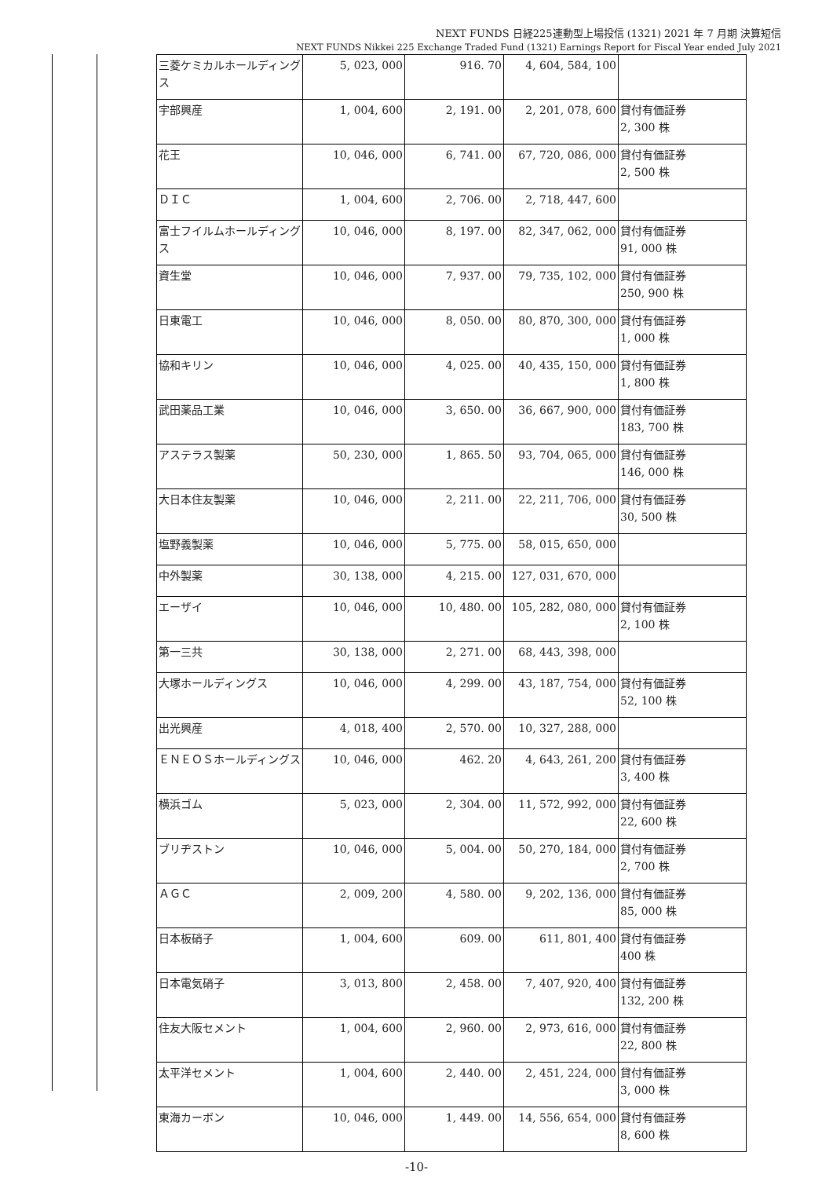NEXT FUNDS 日経225連動型上場投信 (1321) 2021 年 7 月期 決算短信
NEXT FUNDS Nikkei 225 Exchange Traded Fund (1321) Earnings Report for Fiscal Year ended July 2021
| 三菱ケミカルホールディングス | 5, 023, 000 | 916. 70 | 4, 604, 584, 100 | |
| 宇部興産 | 1, 004, 600 | 2, 191. 00 | 2, 201, 078, 600 | 貸付有価証券 2, 300 株 |
| 花王 | 10, 046, 000 | 6, 741. 00 | 67, 720, 086, 000 | 貸付有価証券 2, 500 株 |
| ＤＩＣ | 1, 004, 600 | 2, 706. 00 | 2, 718, 447, 600 | |
| 富士フイルムホールディングス | 10, 046, 000 | 8, 197. 00 | 82, 347, 062, 000 | 貸付有価証券 91, 000 株 |
| 資生堂 | 10, 046, 000 | 7, 937. 00 | 79, 735, 102, 000 | 貸付有価証券 250, 900 株 |
| 日東電工 | 10, 046, 000 | 8, 050. 00 | 80, 870, 300, 000 | 貸付有価証券 1, 000 株 |
| 協和キリン | 10, 046, 000 | 4, 025. 00 | 40, 435, 150, 000 | 貸付有価証券 1, 800 株 |
| 武田薬品工業 | 10, 046, 000 | 3, 650. 00 | 36, 667, 900, 000 | 貸付有価証券 183, 700 株 |
| アステラス製薬 | 50, 230, 000 | 1, 865. 50 | 93, 704, 065, 000 | 貸付有価証券 146, 000 株 |
| 大日本住友製薬 | 10, 046, 000 | 2, 211. 00 | 22, 211, 706, 000 | 貸付有価証券 30, 500 株 |
| 塩野義製薬 | 10, 046, 000 | 5, 775. 00 | 58, 015, 650, 000 | |
| 中外製薬 | 30, 138, 000 | 4, 215. 00 | 127, 031, 670, 000 | |
| エーザイ | 10, 046, 000 | 10, 480. 00 | 105, 282, 080, 000 | 貸付有価証券 2, 100 株 |
| 第一三共 | 30, 138, 000 | 2, 271. 00 | 68, 443, 398, 000 | |
| 大塚ホールディングス | 10, 046, 000 | 4, 299. 00 | 43, 187, 754, 000 | 貸付有価証券 52, 100 株 |
| 出光興産 | 4, 018, 400 | 2, 570. 00 | 10, 327, 288, 000 | |
| ＥＮＥＯＳホールディングス | 10, 046, 000 | 462. 20 | 4, 643, 261, 200 | 貸付有価証券 3, 400 株 |
| 横浜ゴム | 5, 023, 000 | 2, 304. 00 | 11, 572, 992, 000 | 貸付有価証券 22, 600 株 |
| ブリヂストン | 10, 046, 000 | 5, 004. 00 | 50, 270, 184, 000 | 貸付有価証券 2, 700 株 |
| ＡＧＣ | 2, 009, 200 | 4, 580. 00 | 9, 202, 136, 000 | 貸付有価証券 85, 000 株 |
| 日本板硝子 | 1, 004, 600 | 609. 00 | 611, 801, 400 | 貸付有価証券 400 株 |
| 日本電気硝子 | 3, 013, 800 | 2, 458. 00 | 7, 407, 920, 400 | 貸付有価証券 132, 200 株 |
| 住友大阪セメント | 1, 004, 600 | 2, 960. 00 | 2, 973, 616, 000 | 貸付有価証券 22, 800 株 |
| 太平洋セメント | 1, 004, 600 | 2, 440. 00 | 2, 451, 224, 000 | 貸付有価証券 3, 000 株 |
| 東海カーボン | 10, 046, 000 | 1, 449. 00 | 14, 556, 654, 000 | 貸付有価証券 8, 600 株 |
-10-